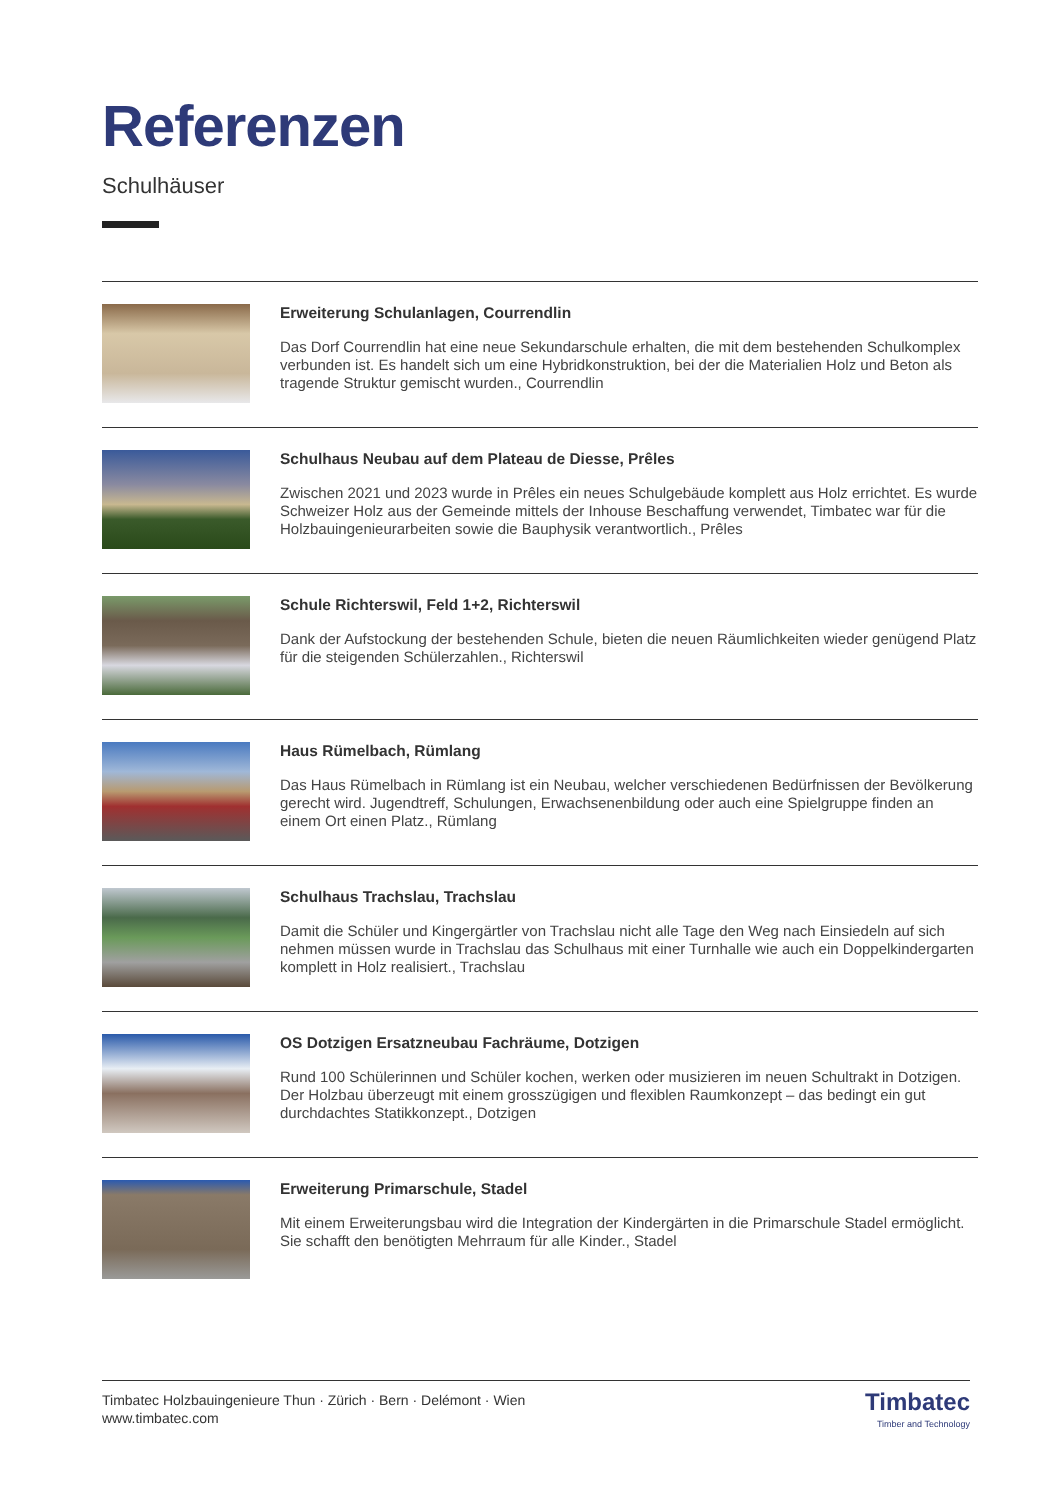Referenzen
Schulhäuser
Erweiterung Schulanlagen, Courrendlin
Das Dorf Courrendlin hat eine neue Sekundarschule erhalten, die mit dem bestehenden Schulkomplex verbunden ist. Es handelt sich um eine Hybridkonstruktion, bei der die Materialien Holz und Beton als tragende Struktur gemischt wurden., Courrendlin
Schulhaus Neubau auf dem Plateau de Diesse, Prêles
Zwischen 2021 und 2023 wurde in Prêles ein neues Schulgebäude komplett aus Holz errichtet. Es wurde Schweizer Holz aus der Gemeinde mittels der Inhouse Beschaffung verwendet, Timbatec war für die Holzbauingenieurarbeiten sowie die Bauphysik verantwortlich., Prêles
Schule Richterswil, Feld 1+2, Richterswil
Dank der Aufstockung der bestehenden Schule, bieten die neuen Räumlichkeiten wieder genügend Platz für die steigenden Schülerzahlen., Richterswil
Haus Rümelbach, Rümlang
Das Haus Rümelbach in Rümlang ist ein Neubau, welcher verschiedenen Bedürfnissen der Bevölkerung gerecht wird. Jugendtreff, Schulungen, Erwachsenenbildung oder auch eine Spielgruppe finden an einem Ort einen Platz., Rümlang
Schulhaus Trachslau, Trachslau
Damit die Schüler und Kingergärtler von Trachslau nicht alle Tage den Weg nach Einsiedeln auf sich nehmen müssen wurde in Trachslau das Schulhaus mit einer Turnhalle wie auch ein Doppelkindergarten komplett in Holz realisiert., Trachslau
OS Dotzigen Ersatzneubau Fachräume, Dotzigen
Rund 100 Schülerinnen und Schüler kochen, werken oder musizieren im neuen Schultrakt in Dotzigen. Der Holzbau überzeugt mit einem grosszügigen und flexiblen Raumkonzept – das bedingt ein gut durchdachtes Statikkonzept., Dotzigen
Erweiterung Primarschule, Stadel
Mit einem Erweiterungsbau wird die Integration der Kindergärten in die Primarschule Stadel ermöglicht. Sie schafft den benötigten Mehrraum für alle Kinder., Stadel
Timbatec Holzbauingenieure Thun · Zürich · Bern · Delémont · Wien
www.timbatec.com
Timbatec
Timber and Technology